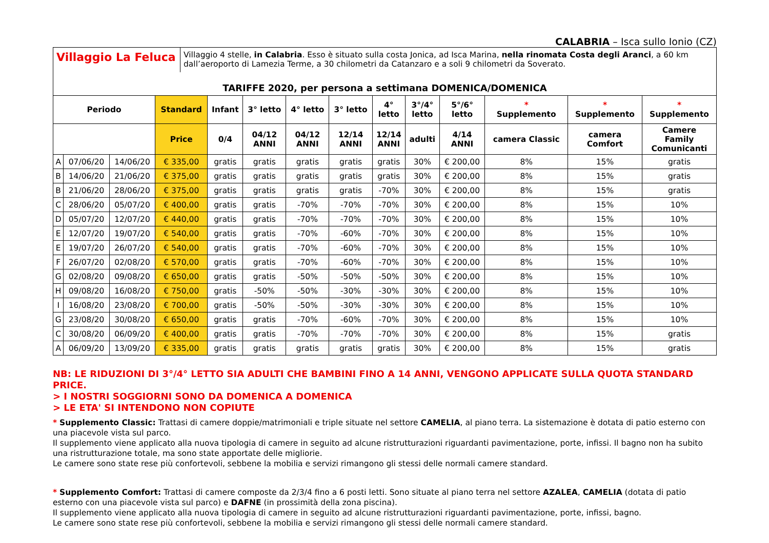CALABRIA – Isca sullo Ionio (CZ)
Villaggio La Feluca
Villaggio 4 stelle, in Calabria. Esso è situato sulla costa Jonica, ad Isca Marina, nella rinomata Costa degli Aranci, a 60 km dall’aeroporto di Lamezia Terme, a 30 chilometri da Catanzaro e a soli 9 chilometri da Soverato.
TARIFFE 2020, per persona a settimana DOMENICA/DOMENICA
| Periodo | | | Standard | Infant | 3° letto | 4° letto | 3° letto | 4° letto | 3°/4° letto | 5°/6° letto | * Supplemento | * Supplemento | * Supplemento |
| --- | --- | --- | --- | --- | --- | --- | --- | --- | --- | --- | --- | --- | --- |
| | | | Price | 0/4 | 04/12 ANNI | 04/12 ANNI | 12/14 ANNI | 12/14 ANNI | adulti | 4/14 ANNI | camera Classic | camera Comfort | Camere Family Comunicanti |
| A | 07/06/20 | 14/06/20 | € 335,00 | gratis | gratis | gratis | gratis | gratis | 30% | € 200,00 | 8% | 15% | gratis |
| B | 14/06/20 | 21/06/20 | € 375,00 | gratis | gratis | gratis | gratis | gratis | 30% | € 200,00 | 8% | 15% | gratis |
| B | 21/06/20 | 28/06/20 | € 375,00 | gratis | gratis | gratis | gratis | -70% | 30% | € 200,00 | 8% | 15% | gratis |
| C | 28/06/20 | 05/07/20 | € 400,00 | gratis | gratis | -70% | -70% | -70% | 30% | € 200,00 | 8% | 15% | 10% |
| D | 05/07/20 | 12/07/20 | € 440,00 | gratis | gratis | -70% | -70% | -70% | 30% | € 200,00 | 8% | 15% | 10% |
| E | 12/07/20 | 19/07/20 | € 540,00 | gratis | gratis | -70% | -60% | -70% | 30% | € 200,00 | 8% | 15% | 10% |
| E | 19/07/20 | 26/07/20 | € 540,00 | gratis | gratis | -70% | -60% | -70% | 30% | € 200,00 | 8% | 15% | 10% |
| F | 26/07/20 | 02/08/20 | € 570,00 | gratis | gratis | -70% | -60% | -70% | 30% | € 200,00 | 8% | 15% | 10% |
| G | 02/08/20 | 09/08/20 | € 650,00 | gratis | gratis | -50% | -50% | -50% | 30% | € 200,00 | 8% | 15% | 10% |
| H | 09/08/20 | 16/08/20 | € 750,00 | gratis | -50% | -50% | -30% | -30% | 30% | € 200,00 | 8% | 15% | 10% |
| I | 16/08/20 | 23/08/20 | € 700,00 | gratis | -50% | -50% | -30% | -30% | 30% | € 200,00 | 8% | 15% | 10% |
| G | 23/08/20 | 30/08/20 | € 650,00 | gratis | gratis | -70% | -60% | -70% | 30% | € 200,00 | 8% | 15% | 10% |
| C | 30/08/20 | 06/09/20 | € 400,00 | gratis | gratis | -70% | -70% | -70% | 30% | € 200,00 | 8% | 15% | gratis |
| A | 06/09/20 | 13/09/20 | € 335,00 | gratis | gratis | gratis | gratis | gratis | 30% | € 200,00 | 8% | 15% | gratis |
NB: LE RIDUZIONI DI 3°/4° LETTO SIA ADULTI CHE BAMBINI FINO A 14 ANNI, VENGONO APPLICATE SULLA QUOTA STANDARD PRICE.
> I NOSTRI SOGGIORNI SONO DA DOMENICA A DOMENICA
> LE ETA' SI INTENDONO NON COPIUTE
* Supplemento Classic: Trattasi di camere doppie/matrimoniali e triple situate nel settore CAMELIA, al piano terra. La sistemazione è dotata di patio esterno con una piacevole vista sul parco.
Il supplemento viene applicato alla nuova tipologia di camere in seguito ad alcune ristrutturazioni riguardanti pavimentazione, porte, infissi. Il bagno non ha subito una ristrutturazione totale, ma sono state apportate delle migliorie.
Le camere sono state rese più confortevoli, sebbene la mobilia e servizi rimangono gli stessi delle normali camere standard.
* Supplemento Comfort: Trattasi di camere composte da 2/3/4 fino a 6 posti letti. Sono situate al piano terra nel settore AZALEA, CAMELIA (dotata di patio esterno con una piacevole vista sul parco) e DAFNE (in prossimità della zona piscina).
Il supplemento viene applicato alla nuova tipologia di camere in seguito ad alcune ristrutturazioni riguardanti pavimentazione, porte, infissi, bagno.
Le camere sono state rese più confortevoli, sebbene la mobilia e servizi rimangono gli stessi delle normali camere standard.